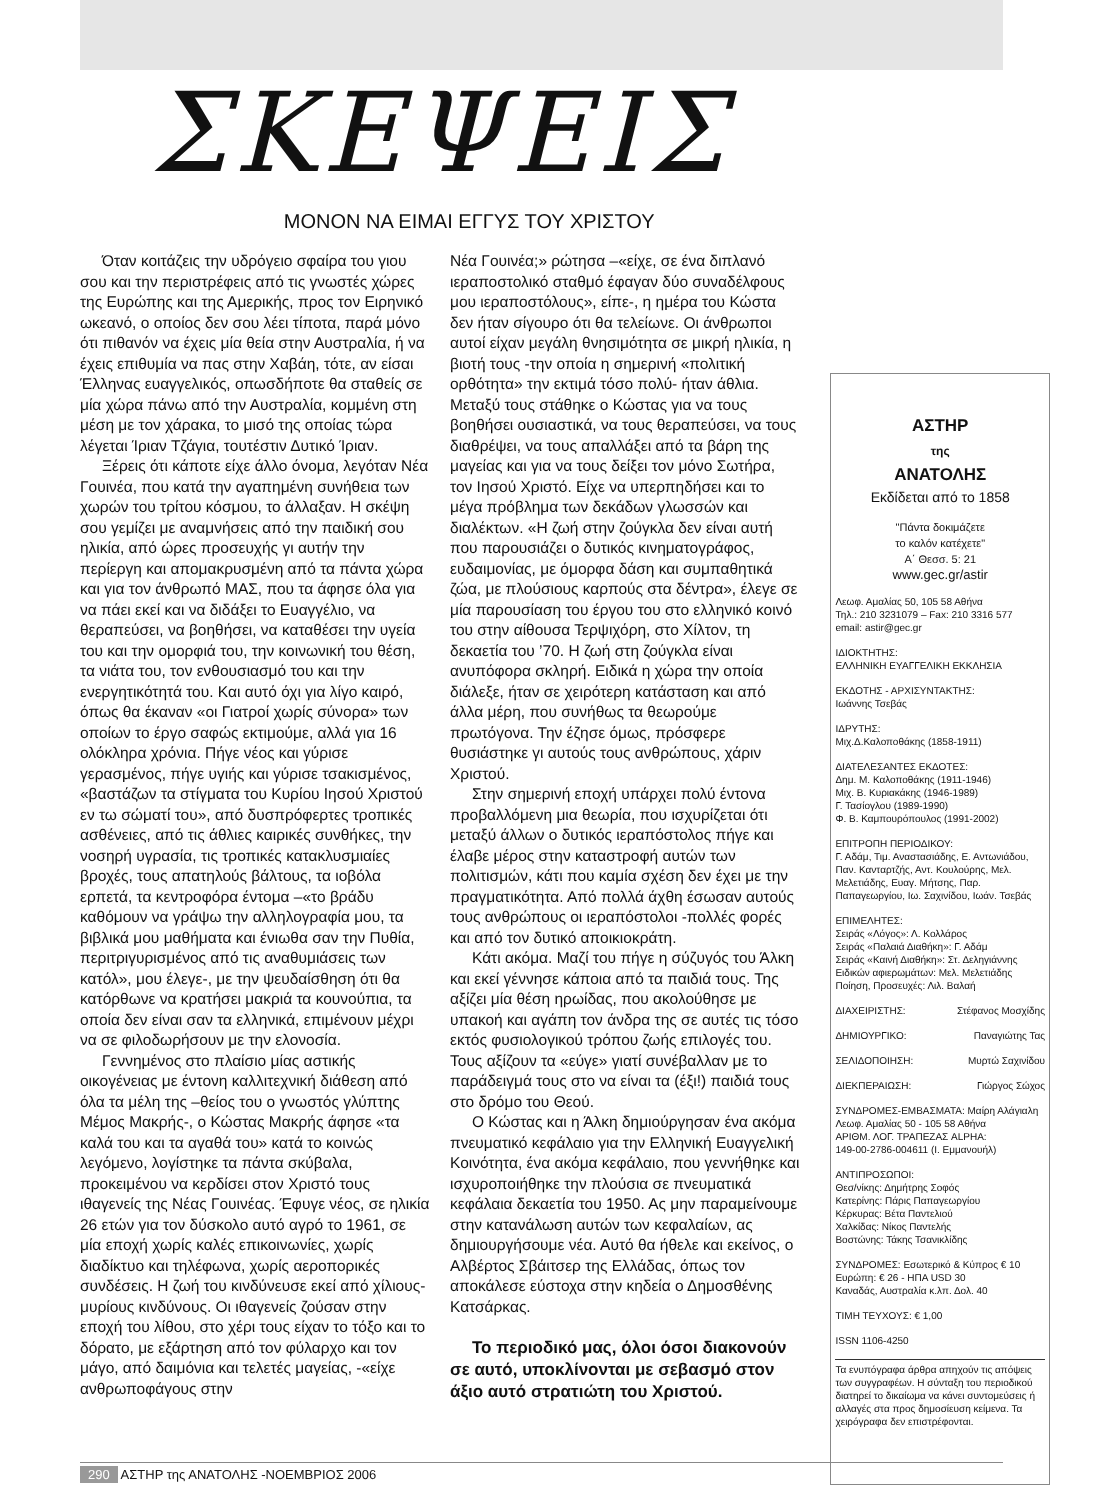ΣΚΕΨΕΙΣ
ΜΟΝΟΝ ΝΑ ΕΙΜΑΙ ΕΓΓΥΣ ΤΟΥ ΧΡΙΣΤΟΥ
Όταν κοιτάζεις την υδρόγειο σφαίρα του γιου σου και την περιστρέφεις από τις γνωστές χώρες της Ευρώπης και της Αμερικής, προς τον Ειρηνικό ωκεανό, ο οποίος δεν σου λέει τίποτα, παρά μόνο ότι πιθανόν να έχεις μία θεία στην Αυστραλία, ή να έχεις επιθυμία να πας στην Χαβάη, τότε, αν είσαι Έλληνας ευαγγελικός, οπωσδήποτε θα σταθείς σε μία χώρα πάνω από την Αυστραλία, κομμένη στη μέση με τον χάρακα, το μισό της οποίας τώρα λέγεται Ίριαν Τζάγια, τουτέστιν Δυτικό Ίριαν.
Ξέρεις ότι κάποτε είχε άλλο όνομα, λεγόταν Νέα Γουινέα, που κατά την αγαπημένη συνήθεια των χωρών του τρίτου κόσμου, το άλλαξαν. Η σκέψη σου γεμίζει με αναμνήσεις από την παιδική σου ηλικία, από ώρες προσευχής γι αυτήν την περίεργη και απομακρυσμένη από τα πάντα χώρα και για τον άνθρωπό ΜΑΣ, που τα άφησε όλα για να πάει εκεί και να διδάξει το Ευαγγέλιο, να θεραπεύσει, να βοηθήσει, να καταθέσει την υγεία του και την ομορφιά του, την κοινωνική του θέση, τα νιάτα του, τον ενθουσιασμό του και την ενεργητικότητά του. Και αυτό όχι για λίγο καιρό, όπως θα έκαναν «οι Γιατροί χωρίς σύνορα» των οποίων το έργο σαφώς εκτιμούμε, αλλά για 16 ολόκληρα χρόνια. Πήγε νέος και γύρισε γερασμένος, πήγε υγιής και γύρισε τσακισμένος, «βαστάζων τα στίγματα του Κυρίου Ιησού Χριστού εν τω σώματί του», από δυσπρόφερτες τροπικές ασθένειες, από τις άθλιες καιρικές συνθήκες, την νοσηρή υγρασία, τις τροπικές κατακλυσμιαίες βροχές, τους απατηλούς βάλτους, τα ιοβόλα ερπετά, τα κεντροφόρα έντομα –«το βράδυ καθόμουν να γράψω την αλληλογραφία μου, τα βιβλικά μου μαθήματα και ένιωθα σαν την Πυθία, περιτριγυρισμένος από τις αναθυμιάσεις των κατόλ», μου έλεγε-, με την ψευδαίσθηση ότι θα κατόρθωνε να κρατήσει μακριά τα κουνούπια, τα οποία δεν είναι σαν τα ελληνικά, επιμένουν μέχρι να σε φιλοδωρήσουν με την ελονοσία.
Γεννημένος στο πλαίσιο μίας αστικής οικογένειας με έντονη καλλιτεχνική διάθεση από όλα τα μέλη της –θείος του ο γνωστός γλύπτης Μέμος Μακρής-, ο Κώστας Μακρής άφησε «τα καλά του και τα αγαθά του» κατά το κοινώς λεγόμενο, λογίστηκε τα πάντα σκύβαλα, προκειμένου να κερδίσει στον Χριστό τους ιθαγενείς της Νέας Γουινέας. Έφυγε νέος, σε ηλικία 26 ετών για τον δύσκολο αυτό αγρό το 1961, σε μία εποχή χωρίς καλές επικοινωνίες, χωρίς διαδίκτυο και τηλέφωνα, χωρίς αεροπορικές συνδέσεις. Η ζωή του κινδύνευσε εκεί από χίλιους-μυρίους κινδύνους. Οι ιθαγενείς ζούσαν στην εποχή του λίθου, στο χέρι τους είχαν το τόξο και το δόρατο, με εξάρτηση από τον φύλαρχο και τον μάγο, από δαιμόνια και τελετές μαγείας, -«είχε ανθρωποφάγους στην
Νέα Γουινέα;» ρώτησα –«είχε, σε ένα διπλανό ιεραποστολικό σταθμό έφαγαν δύο συναδέλφους μου ιεραποστόλους», είπε-, η ημέρα του Κώστα δεν ήταν σίγουρο ότι θα τελείωνε. Οι άνθρωποι αυτοί είχαν μεγάλη θνησιμότητα σε μικρή ηλικία, η βιοτή τους -την οποία η σημερινή «πολιτική ορθότητα» την εκτιμά τόσο πολύ- ήταν άθλια. Μεταξύ τους στάθηκε ο Κώστας για να τους βοηθήσει ουσιαστικά, να τους θεραπεύσει, να τους διαθρέψει, να τους απαλλάξει από τα βάρη της μαγείας και για να τους δείξει τον μόνο Σωτήρα, τον Ιησού Χριστό. Είχε να υπερπηδήσει και το μέγα πρόβλημα των δεκάδων γλωσσών και διαλέκτων. «Η ζωή στην ζούγκλα δεν είναι αυτή που παρουσιάζει ο δυτικός κινηματογράφος, ευδαιμονίας, με όμορφα δάση και συμπαθητικά ζώα, με πλούσιους καρπούς στα δέντρα», έλεγε σε μία παρουσίαση του έργου του στο ελληνικό κοινό του στην αίθουσα Τερψιχόρη, στο Χίλτον, τη δεκαετία του ’70. Η ζωή στη ζούγκλα είναι ανυπόφορα σκληρή. Ειδικά η χώρα την οποία διάλεξε, ήταν σε χειρότερη κατάσταση και από άλλα μέρη, που συνήθως τα θεωρούμε πρωτόγονα. Την έζησε όμως, πρόσφερε θυσιάστηκε γι αυτούς τους ανθρώπους, χάριν Χριστού.
Στην σημερινή εποχή υπάρχει πολύ έντονα προβαλλόμενη μια θεωρία, που ισχυρίζεται ότι μεταξύ άλλων ο δυτικός ιεραπόστολος πήγε και έλαβε μέρος στην καταστροφή αυτών των πολιτισμών, κάτι που καμία σχέση δεν έχει με την πραγματικότητα. Από πολλά άχθη έσωσαν αυτούς τους ανθρώπους οι ιεραπόστολοι -πολλές φορές και από τον δυτικό αποικιοκράτη.
Κάτι ακόμα. Μαζί του πήγε η σύζυγός του Άλκη και εκεί γέννησε κάποια από τα παιδιά τους. Της αξίζει μία θέση ηρωίδας, που ακολούθησε με υπακοή και αγάπη τον άνδρα της σε αυτές τις τόσο εκτός φυσιολογικού τρόπου ζωής επιλογές του. Τους αξίζουν τα «εύγε» γιατί συνέβαλλαν με το παράδειγμά τους στο να είναι τα (έξι!) παιδιά τους στο δρόμο του Θεού.
Ο Κώστας και η Άλκη δημιούργησαν ένα ακόμα πνευματικό κεφάλαιο για την Ελληνική Ευαγγελική Κοινότητα, ένα ακόμα κεφάλαιο, που γεννήθηκε και ισχυροποιήθηκε την πλούσια σε πνευματικά κεφάλαια δεκαετία του 1950. Ας μην παραμείνουμε στην κατανάλωση αυτών των κεφαλαίων, ας δημιουργήσουμε νέα. Αυτό θα ήθελε και εκείνος, ο Αλβέρτος Σβάιτσερ της Ελλάδας, όπως τον αποκάλεσε εύστοχα στην κηδεία ο Δημοσθένης Κατσάρκας.
Το περιοδικό μας, όλοι όσοι διακονούν σε αυτό, υποκλίνονται με σεβασμό στον άξιο αυτό στρατιώτη του Χριστού.
ΑΣΤΗΡ
της
ΑΝΑΤΟΛΗΣ
Εκδίδεται από το 1858
"Πάντα δοκιμάζετε
το καλόν κατέχετε"
Α΄ Θεσσ. 5: 21
www.gec.gr/astir
Λεωφ. Αμαλίας 50, 105 58 Αθήνα
Τηλ.: 210 3231079 – Fax: 210 3316 577
email: astir@gec.gr
ΙΔΙΟΚΤΗΤΗΣ:
ΕΛΛΗΝΙΚΗ ΕΥΑΓΓΕΛΙΚΗ ΕΚΚΛΗΣΙΑ
ΕΚΔΟΤΗΣ - ΑΡΧΙΣΥΝΤΑΚΤΗΣ:
Ιωάννης Τσεβάς
ΙΔΡΥΤΗΣ:
Μιχ.Δ.Καλοποθάκης (1858-1911)
ΔΙΑΤΕΛΕΣΑΝΤΕΣ ΕΚΔΟΤΕΣ:
Δημ. Μ. Καλοποθάκης (1911-1946)
Μιχ. Β. Κυριακάκης (1946-1989)
Γ. Τασίογλου (1989-1990)
Φ. Β. Καμπουρόπουλος (1991-2002)
ΕΠΙΤΡΟΠΗ ΠΕΡΙΟΔΙΚΟΥ:
Γ. Αδάμ, Τιμ. Αναστασιάδης, Ε. Αντωνιάδου, Παν. Κανταρτζής, Αντ. Κουλούρης, Μελ. Μελετιάδης, Ευαγ. Μήτσης, Παρ. Παπαγεωργίου, Ιω. Σαχινίδου, Ιωάν. Τσεβάς
ΕΠΙΜΕΛΗΤΕΣ:
Σειράς «Λόγος»: Λ. Κολλάρος
Σειράς «Παλαιά Διαθήκη»: Γ. Αδάμ
Σειράς «Καινή Διαθήκη»: Στ. Δεληγιάννης
Ειδικών αφιερωμάτων: Μελ. Μελετιάδης
Ποίηση, Προσευχές: Λιλ. Βαλαή
ΔΙΑΧΕΙΡΙΣΤΗΣ: Στέφανος Μοσχίδης
ΔΗΜΙΟΥΡΓΙΚΟ: Παναγιώτης Τας
ΣΕΛΙΔΟΠΟΙΗΣΗ: Μυρτώ Σαχινίδου
ΔΙΕΚΠΕΡΑΙΩΣΗ: Γιώργος Σώχος
ΣΥΝΔΡΟΜΕΣ-ΕΜΒΑΣΜΑΤΑ: Μαίρη Αλάγιαλη
Λεωφ. Αμαλίας 50 - 105 58 Αθήνα
ΑΡΙΘΜ. ΛΟΓ. ΤΡΑΠΕΖΑΣ ALPHA:
149-00-2786-004611 (Ι. Εμμανουήλ)
ΑΝΤΙΠΡΟΣΩΠΟΙ:
Θεσ/νίκης: Δημήτρης Σοφός
Κατερίνης: Πάρις Παπαγεωργίου
Κέρκυρας: Βέτα Παντελιού
Χαλκίδας: Νίκος Παντελής
Βοστώνης: Τάκης Τσανικλίδης
ΣΥΝΔΡΟΜΕΣ: Εσωτερικό & Κύπρος € 10
Ευρώπη: € 26 - ΗΠΑ USD 30
Καναδάς, Αυστραλία κ.λπ. Δολ. 40
ΤΙΜΗ ΤΕΥΧΟΥΣ: € 1,00
ISSN 1106-4250
Τα ενυπόγραφα άρθρα απηχούν τις απόψεις των συγγραφέων. Η σύνταξη του περιοδικού διατηρεί το δικαίωμα να κάνει συντομεύσεις ή αλλαγές στα προς δημοσίευση κείμενα. Τα χειρόγραφα δεν επιστρέφονται.
290 ΑΣΤΗΡ της ΑΝΑΤΟΛΗΣ -ΝΟΕΜΒΡΙΟΣ 2006